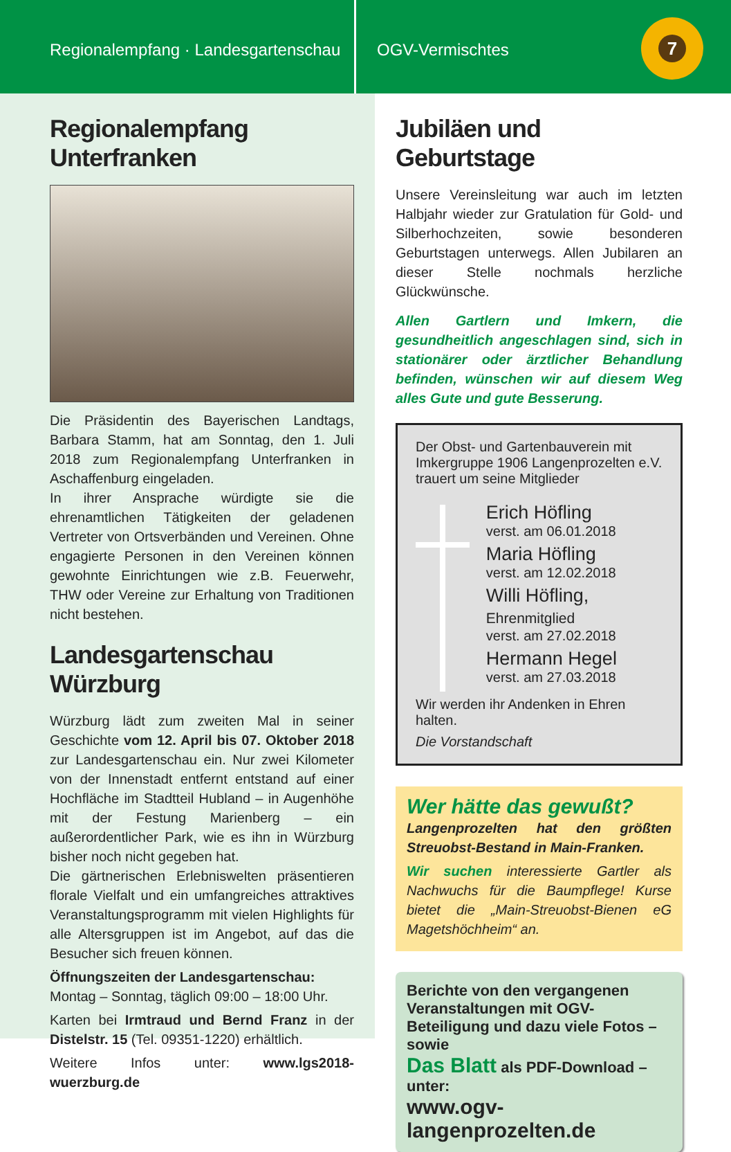Regionalempfang · Landesgartenschau
OGV-Vermischtes
7
Regionalempfang Unterfranken
Die Präsidentin des Bayerischen Landtags, Barbara Stamm, hat am Sonntag, den 1. Juli 2018 zum Regionalempfang Unterfranken in Aschaffenburg eingeladen.
In ihrer Ansprache würdigte sie die ehrenamtlichen Tätigkeiten der geladenen Vertreter von Ortsverbänden und Vereinen. Ohne engagierte Personen in den Vereinen können gewohnte Einrichtungen wie z.B. Feuerwehr, THW oder Vereine zur Erhaltung von Traditionen nicht bestehen.
Landesgartenschau Würzburg
Würzburg lädt zum zweiten Mal in seiner Geschichte vom 12. April bis 07. Oktober 2018 zur Landesgartenschau ein. Nur zwei Kilometer von der Innenstadt entfernt entstand auf einer Hochfläche im Stadtteil Hubland – in Augenhöhe mit der Festung Marienberg – ein außerordentlicher Park, wie es ihn in Würzburg bisher noch nicht gegeben hat.
Die gärtnerischen Erlebniswelten präsentieren florale Vielfalt und ein umfangreiches attraktives Veranstaltungsprogramm mit vielen Highlights für alle Altersgruppen ist im Angebot, auf das die Besucher sich freuen können.
Öffnungszeiten der Landesgartenschau:
Montag – Sonntag, täglich 09:00 – 18:00 Uhr.
Karten bei Irmtraud und Bernd Franz in der Distelstr. 15 (Tel. 09351-1220) erhältlich.
Weitere Infos unter: www.lgs2018-wuerzburg.de
Jubiläen und Geburtstage
Unsere Vereinsleitung war auch im letzten Halbjahr wieder zur Gratulation für Gold- und Silberhochzeiten, sowie besonderen Geburtstagen unterwegs. Allen Jubilaren an dieser Stelle nochmals herzliche Glückwünsche.
Allen Gartlern und Imkern, die gesundheitlich angeschlagen sind, sich in stationärer oder ärztlicher Behandlung befinden, wünschen wir auf diesem Weg alles Gute und gute Besserung.
Der Obst- und Gartenbauverein mit Imkergruppe 1906 Langenprozelten e.V. trauert um seine Mitglieder
Erich Höfling
verst. am 06.01.2018
Maria Höfling
verst. am 12.02.2018
Willi Höfling, Ehrenmitglied
verst. am 27.02.2018
Hermann Hegel
verst. am 27.03.2018
Wir werden ihr Andenken in Ehren halten.
Die Vorstandschaft
Wer hätte das gewußt?
Langenprozelten hat den größten Streuobst-Bestand in Main-Franken.
Wir suchen interessierte Gartler als Nachwuchs für die Baumpflege! Kurse bietet die „Main-Streuobst-Bienen eG Magetshöchheim“ an.
Berichte von den vergangenen Veranstaltungen mit OGV-Beteiligung und dazu viele Fotos – sowie
Das Blatt als PDF-Download – unter:
www.ogv-langenprozelten.de